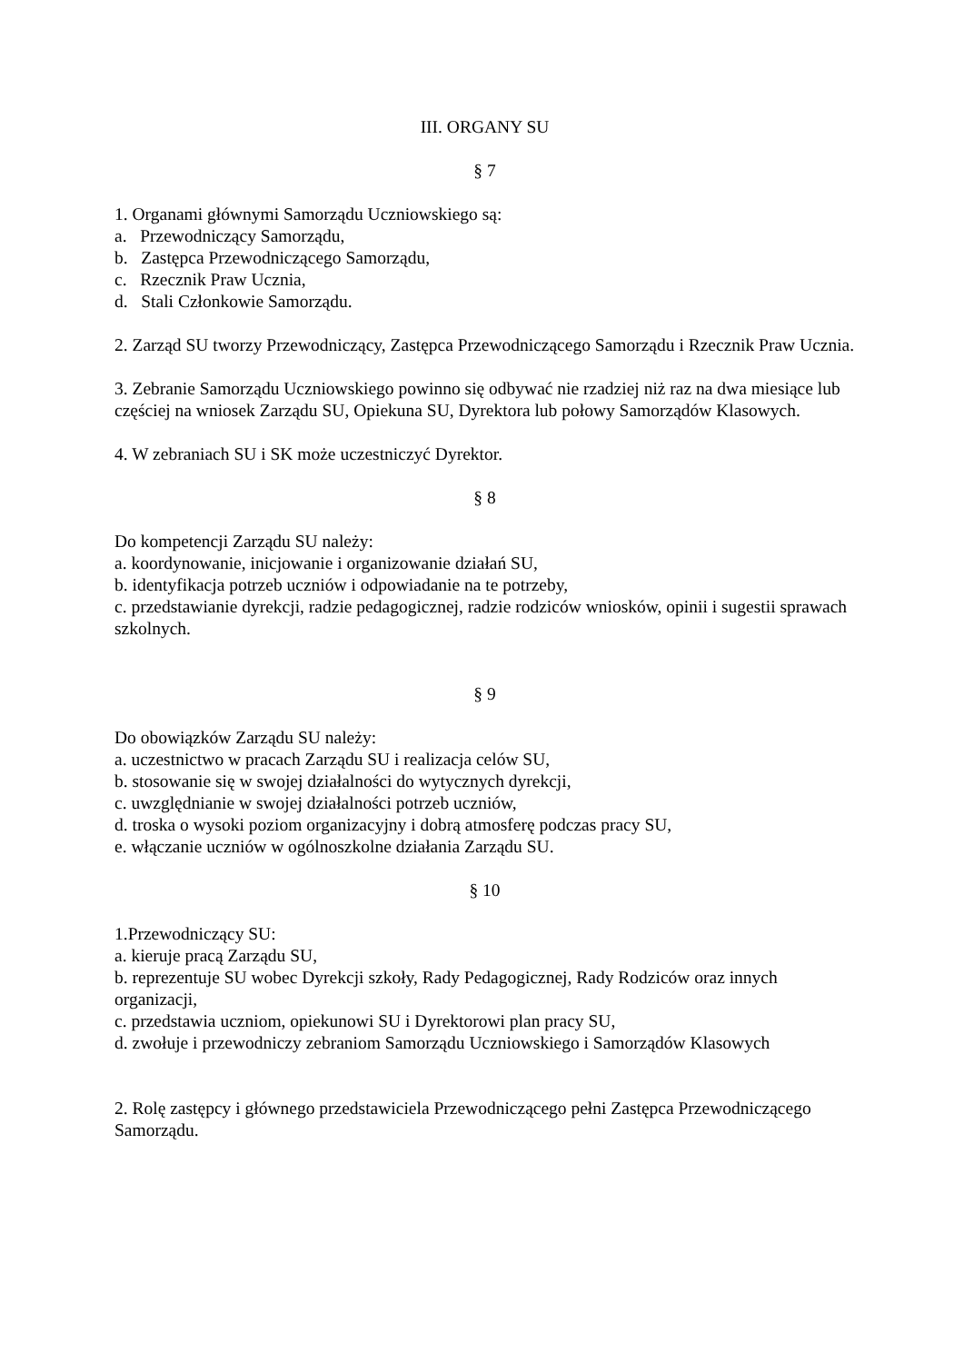III. ORGANY SU
§ 7
1. Organami głównymi Samorządu Uczniowskiego są:
a. Przewodniczący Samorządu,
b. Zastępca Przewodniczącego Samorządu,
c. Rzecznik Praw Ucznia,
d. Stali Członkowie Samorządu.
2. Zarząd SU tworzy Przewodniczący, Zastępca Przewodniczącego Samorządu i Rzecznik Praw Ucznia.
3. Zebranie Samorządu Uczniowskiego powinno się odbywać nie rzadziej niż raz na dwa miesiące lub częściej na wniosek Zarządu SU, Opiekuna SU, Dyrektora lub połowy Samorządów Klasowych.
4. W zebraniach SU i SK może uczestniczyć Dyrektor.
§ 8
Do kompetencji Zarządu SU należy:
a. koordynowanie, inicjowanie i organizowanie działań SU,
b. identyfikacja potrzeb uczniów i odpowiadanie na te potrzeby,
c. przedstawianie dyrekcji, radzie pedagogicznej, radzie rodziców wniosków, opinii i sugestii sprawach szkolnych.
§ 9
Do obowiązków Zarządu SU należy:
a. uczestnictwo w pracach Zarządu SU i realizacja celów SU,
b. stosowanie się w swojej działalności do wytycznych dyrekcji,
c. uwzględnianie w swojej działalności potrzeb uczniów,
d. troska o wysoki poziom organizacyjny i dobrą atmosferę podczas pracy SU,
e. włączanie uczniów w ogólnoszkolne działania Zarządu SU.
§ 10
1.Przewodniczący SU:
a. kieruje pracą Zarządu SU,
b. reprezentuje SU wobec Dyrekcji szkoły, Rady Pedagogicznej, Rady Rodziców oraz innych organizacji,
c. przedstawia uczniom, opiekunowi SU i Dyrektorowi plan pracy SU,
d. zwołuje i przewodniczy zebraniom Samorządu Uczniowskiego i Samorządów Klasowych
2. Rolę zastępcy i głównego przedstawiciela Przewodniczącego pełni Zastępca Przewodniczącego Samorządu.